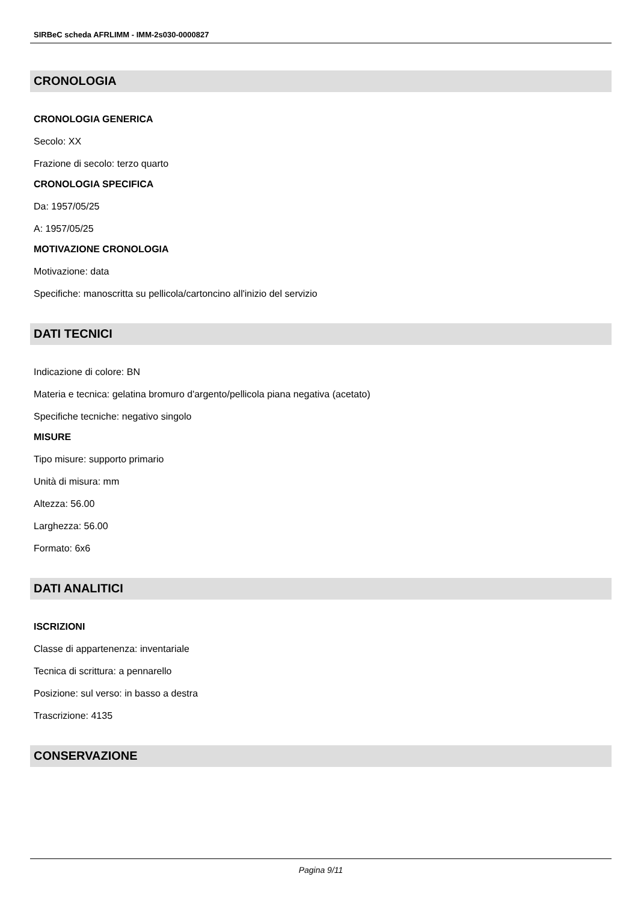SIRBeC scheda AFRLIMM - IMM-2s030-0000827
CRONOLOGIA
CRONOLOGIA GENERICA
Secolo: XX
Frazione di secolo: terzo quarto
CRONOLOGIA SPECIFICA
Da: 1957/05/25
A: 1957/05/25
MOTIVAZIONE CRONOLOGIA
Motivazione: data
Specifiche: manoscritta su pellicola/cartoncino all'inizio del servizio
DATI TECNICI
Indicazione di colore: BN
Materia e tecnica: gelatina bromuro d'argento/pellicola piana negativa (acetato)
Specifiche tecniche: negativo singolo
MISURE
Tipo misure: supporto primario
Unità di misura: mm
Altezza: 56.00
Larghezza: 56.00
Formato: 6x6
DATI ANALITICI
ISCRIZIONI
Classe di appartenenza: inventariale
Tecnica di scrittura: a pennarello
Posizione: sul verso: in basso a destra
Trascrizione: 4135
CONSERVAZIONE
Pagina 9/11